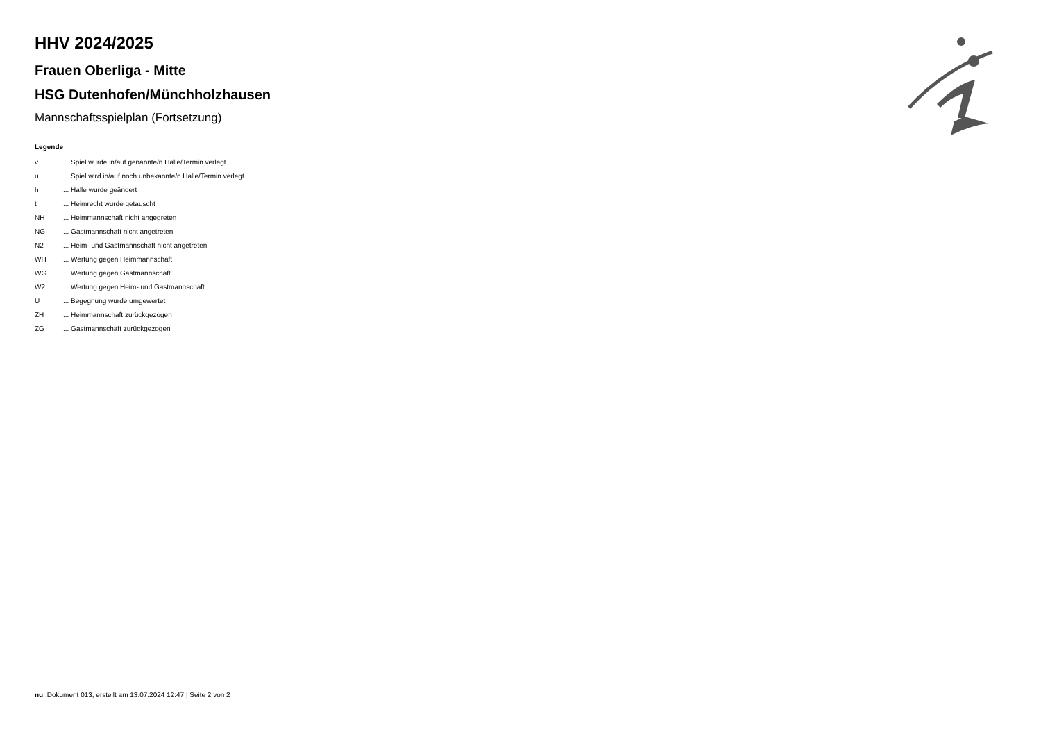HHV 2024/2025
Frauen Oberliga - Mitte
HSG Dutenhofen/Münchholzhausen
Mannschaftsspielplan (Fortsetzung)
Legende
| v | ... Spiel wurde in/auf genannte/n Halle/Termin verlegt |
| u | ... Spiel wird in/auf noch unbekannte/n Halle/Termin verlegt |
| h | ... Halle wurde geändert |
| t | ... Heimrecht wurde getauscht |
| NH | ... Heimmannschaft nicht angegreten |
| NG | ... Gastmannschaft nicht angetreten |
| N2 | ... Heim- und Gastmannschaft nicht angetreten |
| WH | ... Wertung gegen Heimmannschaft |
| WG | ... Wertung gegen Gastmannschaft |
| W2 | ... Wertung gegen Heim- und Gastmannschaft |
| U | ... Begegnung wurde umgewertet |
| ZH | ... Heimmannschaft zurückgezogen |
| ZG | ... Gastmannschaft zurückgezogen |
nu .Dokument 013, erstellt am 13.07.2024 12:47 | Seite 2 von 2